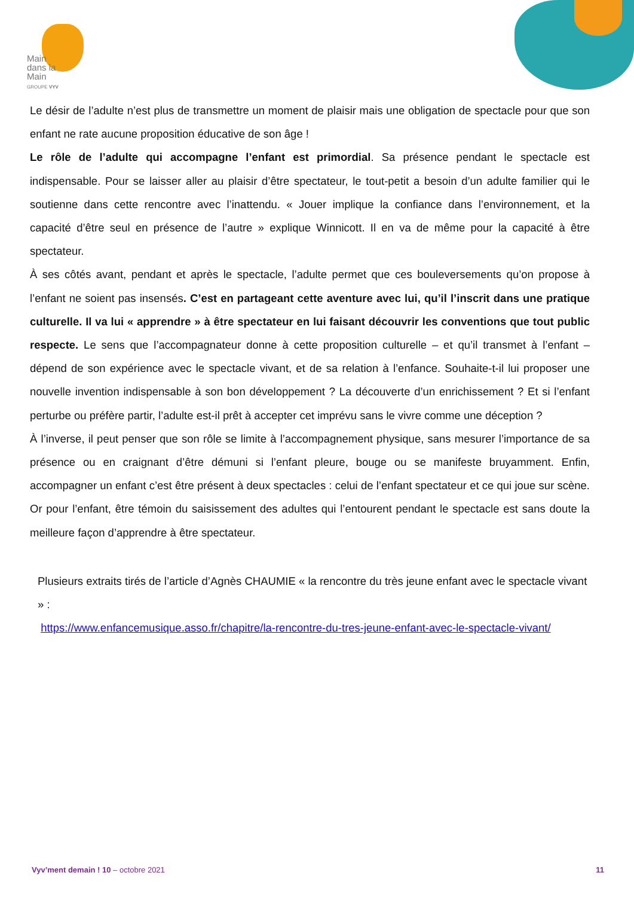Main
dans la
Main
GROUPE VYV
Le désir de l’adulte n’est plus de transmettre un moment de plaisir mais une obligation de spectacle pour que son enfant ne rate aucune proposition éducative de son âge !
Le rôle de l’adulte qui accompagne l’enfant est primordial. Sa présence pendant le spectacle est indispensable. Pour se laisser aller au plaisir d’être spectateur, le tout-petit a besoin d’un adulte familier qui le soutienne dans cette rencontre avec l’inattendu. « Jouer implique la confiance dans l’environnement, et la capacité d’être seul en présence de l’autre » explique Winnicott. Il en va de même pour la capacité à être spectateur.
À ses côtés avant, pendant et après le spectacle, l’adulte permet que ces bouleversements qu’on propose à l’enfant ne soient pas insensés. C’est en partageant cette aventure avec lui, qu’il l’inscrit dans une pratique culturelle. Il va lui « apprendre » à être spectateur en lui faisant découvrir les conventions que tout public respecte. Le sens que l’accompagnateur donne à cette proposition culturelle – et qu’il transmet à l’enfant – dépend de son expérience avec le spectacle vivant, et de sa relation à l’enfance. Souhaite-t-il lui proposer une nouvelle invention indispensable à son bon développement ? La découverte d’un enrichissement ? Et si l’enfant perturbe ou préfère partir, l’adulte est-il prêt à accepter cet imprévu sans le vivre comme une déception ?
À l’inverse, il peut penser que son rôle se limite à l’accompagnement physique, sans mesurer l’importance de sa présence ou en craignant d’être démuni si l’enfant pleure, bouge ou se manifeste bruyamment. Enfin, accompagner un enfant c’est être présent à deux spectacles : celui de l’enfant spectateur et ce qui joue sur scène. Or pour l’enfant, être témoin du saisissement des adultes qui l’entourent pendant le spectacle est sans doute la meilleure façon d’apprendre à être spectateur.
Plusieurs extraits tirés de l’article d’Agnès CHAUMIE « la rencontre du très jeune enfant avec le spectacle vivant » :
https://www.enfancemusique.asso.fr/chapitre/la-rencontre-du-tres-jeune-enfant-avec-le-spectacle-vivant/
Vyv’ment demain ! 10 – octobre 2021 11